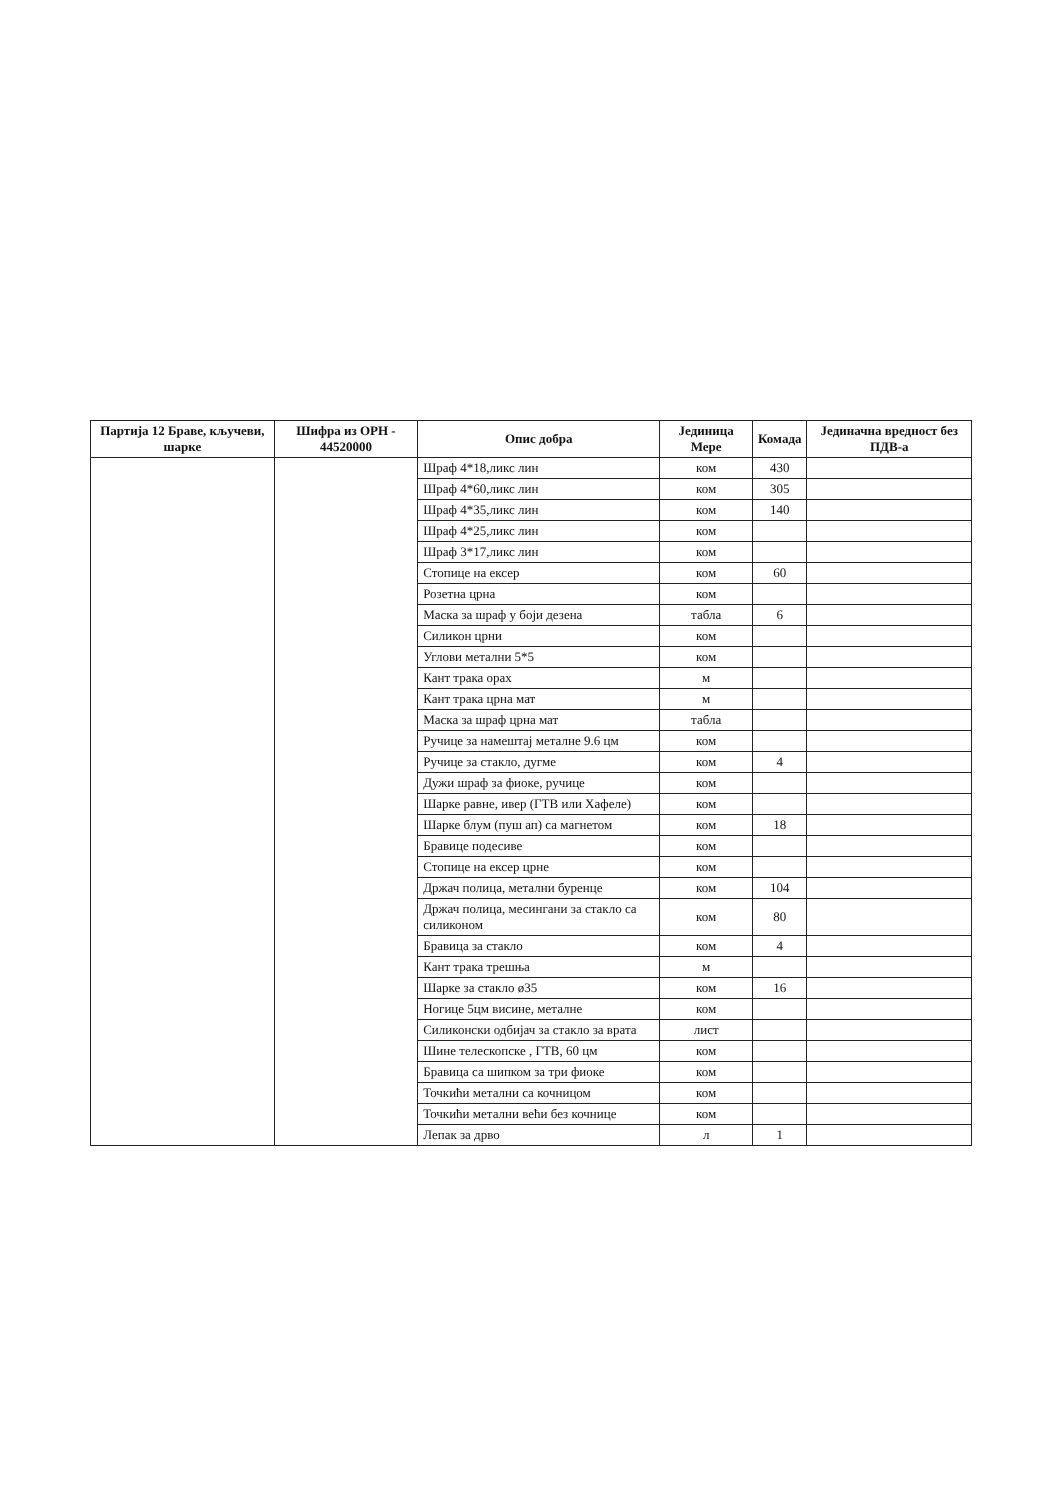| Партија 12 Браве, кључеви, шарке | Шифра из ОРН - 44520000 | Опис добра | Јединица Мере | Комада | Јединачна вредност без ПДВ-а |
| --- | --- | --- | --- | --- | --- |
| | | Шраф 4*18,ликс лин | ком | 430 | |
| | | Шраф 4*60,ликс лин | ком | 305 | |
| | | Шраф 4*35,ликс лин | ком | 140 | |
| | | Шраф 4*25,ликс лин | ком | | |
| | | Шраф 3*17,ликс лин | ком | | |
| | | Стопице на ексер | ком | 60 | |
| | | Розетна црна | ком | | |
| | | Маска за шраф у боји дезена | табла | 6 | |
| | | Силикон црни | ком | | |
| | | Углови метални 5*5 | ком | | |
| | | Кант трака орах | м | | |
| | | Кант трака црна мат | м | | |
| | | Маска за шраф црна мат | табла | | |
| | | Ручице за намештај металне 9.6 цм | ком | | |
| | | Ручице за стакло, дугме | ком | 4 | |
| | | Дужи шраф за фиоке, ручице | ком | | |
| | | Шарке равне, ивер (ГТВ или Хафеле) | ком | | |
| | | Шарке блум (пуш ап) са магнетом | ком | 18 | |
| | | Бравице подесиве | ком | | |
| | | Стопице на ексер црне | ком | | |
| | | Држач полица, метални буренце | ком | 104 | |
| | | Држач полица, месингани за стакло са силиконом | ком | 80 | |
| | | Бравица за стакло | ком | 4 | |
| | | Кант трака трешња | м | | |
| | | Шарке за стакло ø35 | ком | 16 | |
| | | Ногице 5цм висине, металне | ком | | |
| | | Силиконски одбијач за стакло за врата | лист | | |
| | | Шине телескопске , ГТВ, 60 цм | ком | | |
| | | Бравица са шипком за три фиоке | ком | | |
| | | Точкићи метални са кочницом | ком | | |
| | | Точкићи метални већи без кочнице | ком | | |
| | | Лепак за дрво | л | 1 | |